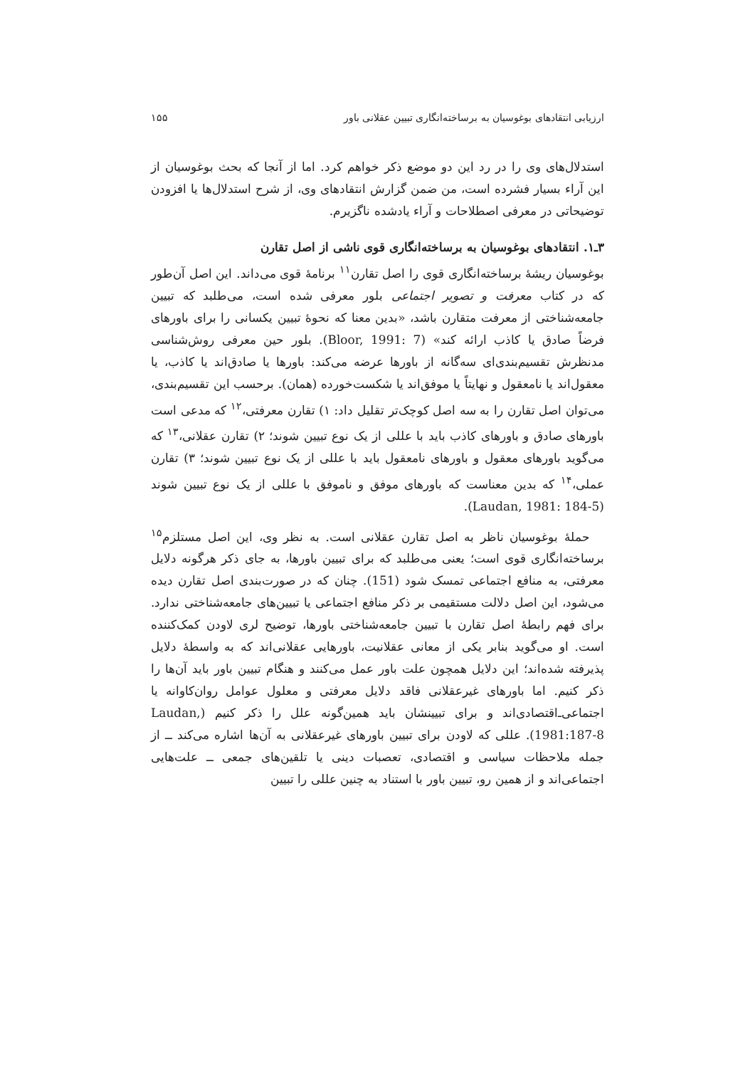ارزیابی انتقادهای بوغوسیان به برساخته‌انگاری تبیین عقلانی باور ۱۵۵
استدلال‌های وی را در رد این دو موضع ذکر خواهم کرد. اما از آنجا که بحث بوغوسیان از این آراء بسیار فشرده است، من ضمن گزارش انتقادهای وی، از شرح استدلال‌ها یا افزودن توضیحاتی در معرفی اصطلاحات و آراء یادشده ناگزیرم.
۳ـ۱. انتقادهای بوغوسیان به برساخته‌انگاری قوی ناشی از اصل تقارن
بوغوسیان ریشهٔ برساخته‌انگاری قوی را اصل تقارن<sup>۱۱</sup> برنامهٔ قوی می‌داند. این اصل آن‌طور که در کتاب معرفت و تصویر اجتماعی بلور معرفی شده است، می‌طلبد که تبیین جامعه‌شناختی از معرفت متقارن باشد، «بدین معنا که نحوهٔ تبیین یکسانی را برای باورهای فرضاً صادق یا کاذب ارائه کند» (Bloor, 1991: 7). بلور حین معرفی روش‌شناسی مدنظرش تقسیم‌بندی‌ای سه‌گانه از باورها عرضه می‌کند: باورها یا صادق‌اند یا کاذب، یا معقول‌اند یا نامعقول و نهایتاً یا موفق‌اند یا شکست‌خورده (همان). برحسب این تقسیم‌بندی، می‌توان اصل تقارن را به سه اصل کوچک‌تر تقلیل داد: ۱) تقارن معرفتی،<sup>۱۲</sup> که مدعی است باورهای صادق و باورهای کاذب باید با عللی از یک نوع تبیین شوند؛ ۲) تقارن عقلانی،<sup>۱۳</sup> که می‌گوید باورهای معقول و باورهای نامعقول باید با عللی از یک نوع تبیین شوند؛ ۳) تقارن عملی،<sup>۱۴</sup> که بدین معناست که باورهای موفق و ناموفق با عللی از یک نوع تبیین شوند (Laudan, 1981: 184-5).
حملهٔ بوغوسیان ناظر به اصل تقارن عقلانی است. به نظر وی، این اصل مستلزم<sup>۱۵</sup> برساخته‌انگاری قوی است؛ یعنی می‌طلبد که برای تبیین باورها، به جای ذکر هرگونه دلایل معرفتی، به منافع اجتماعی تمسک شود (151). چنان که در صورت‌بندی اصل تقارن دیده می‌شود، این اصل دلالت مستقیمی بر ذکر منافع اجتماعی یا تبیین‌های جامعه‌شناختی ندارد. برای فهم رابطهٔ اصل تقارن با تبیین جامعه‌شناختی باورها، توضیح لری لاودن کمک‌کننده است. او می‌گوید بنابر یکی از معانی عقلانیت، باورهایی عقلانی‌اند که به واسطهٔ دلایل پذیرفته شده‌اند؛ این دلایل همچون علت باور عمل می‌کنند و هنگام تبیین باور باید آن‌ها را ذکر کنیم. اما باورهای غیرعقلانی فاقد دلایل معرفتی و معلول عوامل روان‌کاوانه یا اجتماعی‌ـ‌اقتصادی‌اند و برای تبیینشان باید همین‌گونه علل را ذکر کنیم (Laudan, 1981:187-8). عللی که لاودن برای تبیین باورهای غیرعقلانی به آن‌ها اشاره می‌کند ــ از جمله ملاحظات سیاسی و اقتصادی، تعصبات دینی یا تلقین‌های جمعی ــ علت‌هایی اجتماعی‌اند و از همین رو، تبیین باور با استناد به چنین عللی را تبیین